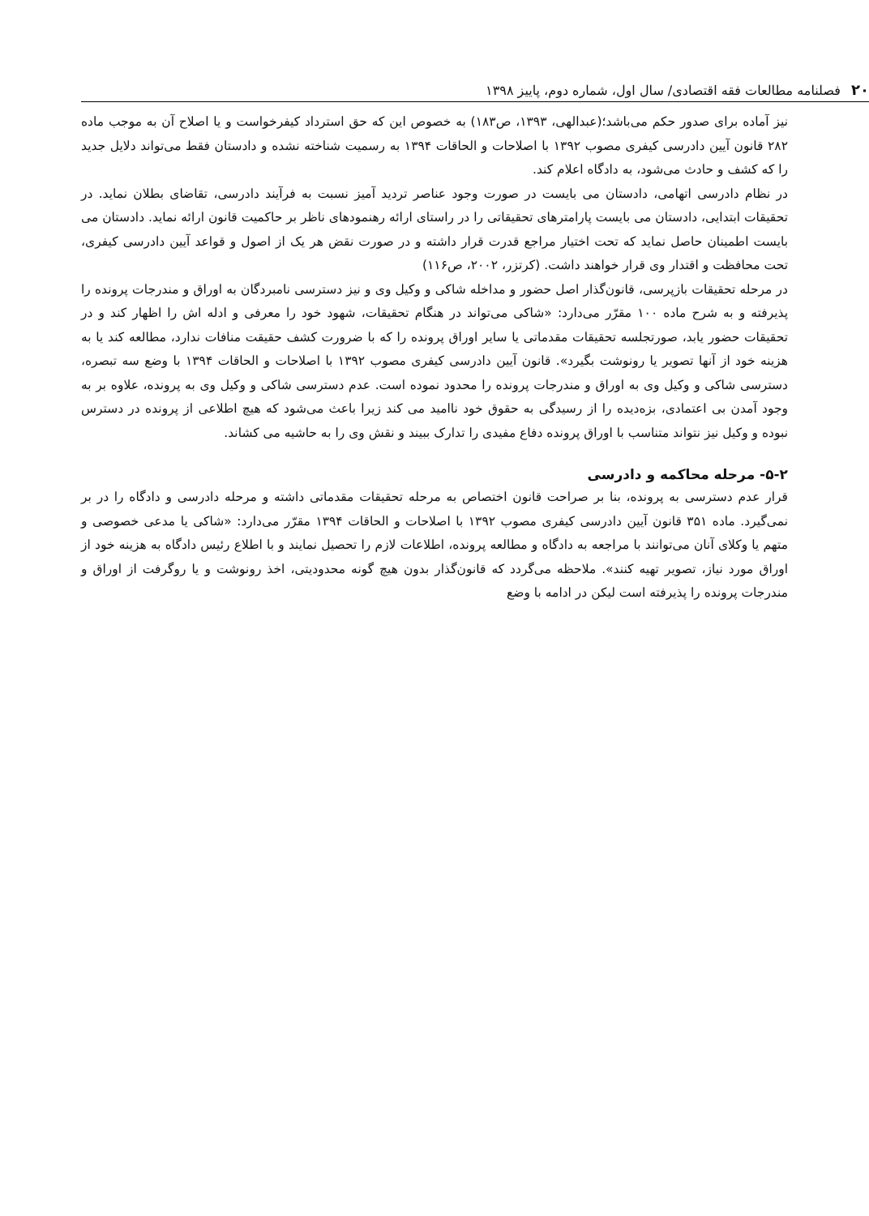۲۰ فصلنامه مطالعات فقه اقتصادی/ سال اول، شماره دوم، پاییز ۱۳۹۸
نیز آماده برای صدور حکم می‌باشد؛(عبدالهی، ۱۳۹۳، ص۱۸۳) به خصوص این که حق استرداد کیفرخواست و یا اصلاح آن به موجب ماده ۲۸۲ قانون آیین دادرسی کیفری مصوب ۱۳۹۲ با اصلاحات و الحاقات ۱۳۹۴ به رسمیت شناخته نشده و دادستان فقط می‌تواند دلایل جدید را که کشف و حادث می‌شود، به دادگاه اعلام کند.
در نظام دادرسی اتهامی، دادستان می بایست در صورت وجود عناصر تردید آمیز نسبت به فرآیند دادرسی، تقاضای بطلان نماید. در تحقیقات ابتدایی، دادستان می بایست پارامترهای تحقیقاتی را در راستای ارائه رهنمودهای ناظر بر حاکمیت قانون ارائه نماید. دادستان می بایست اطمینان حاصل نماید که تحت اختیار مراجع قدرت قرار داشته و در صورت نقض هر یک از اصول و قواعد آیین دادرسی کیفری، تحت محافظت و اقتدار وی قرار خواهند داشت. (کرتزر، ۲۰۰۲، ص۱۱۶)
در مرحله تحقیقات بازپرسی، قانون‌گذار اصل حضور و مداخله شاکی و وکیل وی و نیز دسترسی نامبردگان به اوراق و مندرجات پرونده را پذیرفته و به شرح ماده ۱۰۰ مقرّر می‌دارد: «شاکی می‌تواند در هنگام تحقیقات، شهود خود را معرفی و ادله اش را اظهار کند و در تحقیقات حضور یابد، صورتجلسه تحقیقات مقدماتی یا سایر اوراق پرونده را که با ضرورت کشف حقیقت منافات ندارد، مطالعه کند یا به هزینه خود از آنها تصویر یا رونوشت بگیرد». قانون آیین دادرسی کیفری مصوب ۱۳۹۲ با اصلاحات و الحاقات ۱۳۹۴ با وضع سه تبصره، دسترسی شاکی و وکیل وی به اوراق و مندرجات پرونده را محدود نموده است. عدم دسترسی شاکی و وکیل وی به پرونده، علاوه بر به وجود آمدن بی اعتمادی، بزه‌دیده را از رسیدگی به حقوق خود ناامید می کند زیرا باعث می‌شود که هیچ اطلاعی از پرونده در دسترس نبوده و وکیل نیز نتواند متناسب با اوراق پرونده دفاع مفیدی را تدارک ببیند و نقش وی را به حاشیه می کشاند.
۵-۲- مرحله محاکمه و دادرسی
قرار عدم دسترسی به پرونده، بنا بر صراحت قانون اختصاص به مرحله تحقیقات مقدماتی داشته و مرحله دادرسی و دادگاه را در بر نمی‌گیرد. ماده ۳۵۱ قانون آیین دادرسی کیفری مصوب ۱۳۹۲ با اصلاحات و الحاقات ۱۳۹۴ مقرّر می‌دارد: «شاکی یا مدعی خصوصی و متهم یا وکلای آنان می‌توانند با مراجعه به دادگاه و مطالعه پرونده، اطلاعات لازم را تحصیل نمایند و با اطلاع رئیس دادگاه به هزینه خود از اوراق مورد نیاز، تصویر تهیه کنند». ملاحظه می‌گردد که قانون‌گذار بدون هیچ گونه محدودیتی، اخذ رونوشت و یا روگرفت از اوراق و مندرجات پرونده را پذیرفته است لیکن در ادامه با وضع